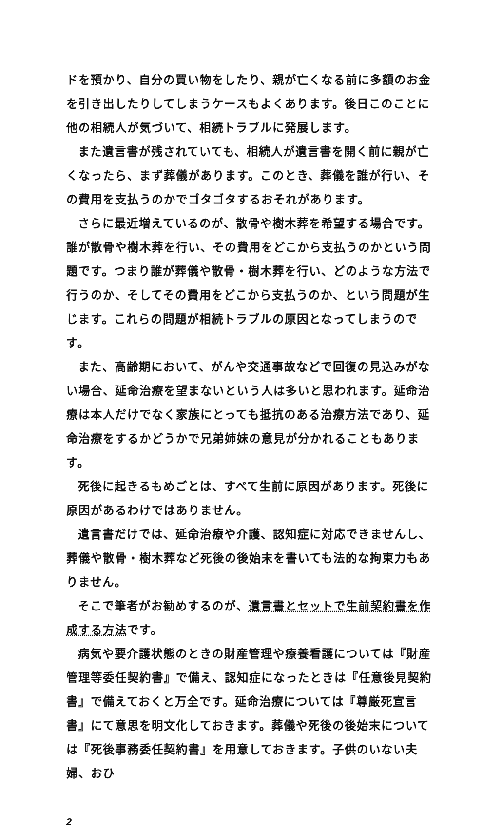ドを預かり、自分の買い物をしたり、親が亡くなる前に多額のお金を引き出したりしてしまうケースもよくあります。後日このことに他の相続人が気づいて、相続トラブルに発展します。
また遺言書が残されていても、相続人が遺言書を開く前に親が亡くなったら、まず葬儀があります。このとき、葬儀を誰が行い、その費用を支払うのかでゴタゴタするおそれがあります。
さらに最近増えているのが、散骨や樹木葬を希望する場合です。誰が散骨や樹木葬を行い、その費用をどこから支払うのかという問題です。つまり誰が葬儀や散骨・樹木葬を行い、どのような方法で行うのか、そしてその費用をどこから支払うのか、という問題が生じます。これらの問題が相続トラブルの原因となってしまうのです。
また、高齢期において、がんや交通事故などで回復の見込みがない場合、延命治療を望まないという人は多いと思われます。延命治療は本人だけでなく家族にとっても抵抗のある治療方法であり、延命治療をするかどうかで兄弟姉妹の意見が分かれることもあります。
死後に起きるもめごとは、すべて生前に原因があります。死後に原因があるわけではありません。
遺言書だけでは、延命治療や介護、認知症に対応できませんし、葬儀や散骨・樹木葬など死後の後始末を書いても法的な拘束力もありません。
そこで筆者がお勧めするのが、遺言書とセットで生前契約書を作成する方法です。
病気や要介護状態のときの財産管理や療養看護については『財産管理等委任契約書』で備え、認知症になったときは『任意後見契約書』で備えておくと万全です。延命治療については『尊厳死宣言書』にて意思を明文化しておきます。葬儀や死後の後始末については『死後事務委任契約書』を用意しておきます。子供のいない夫婦、おひ
2